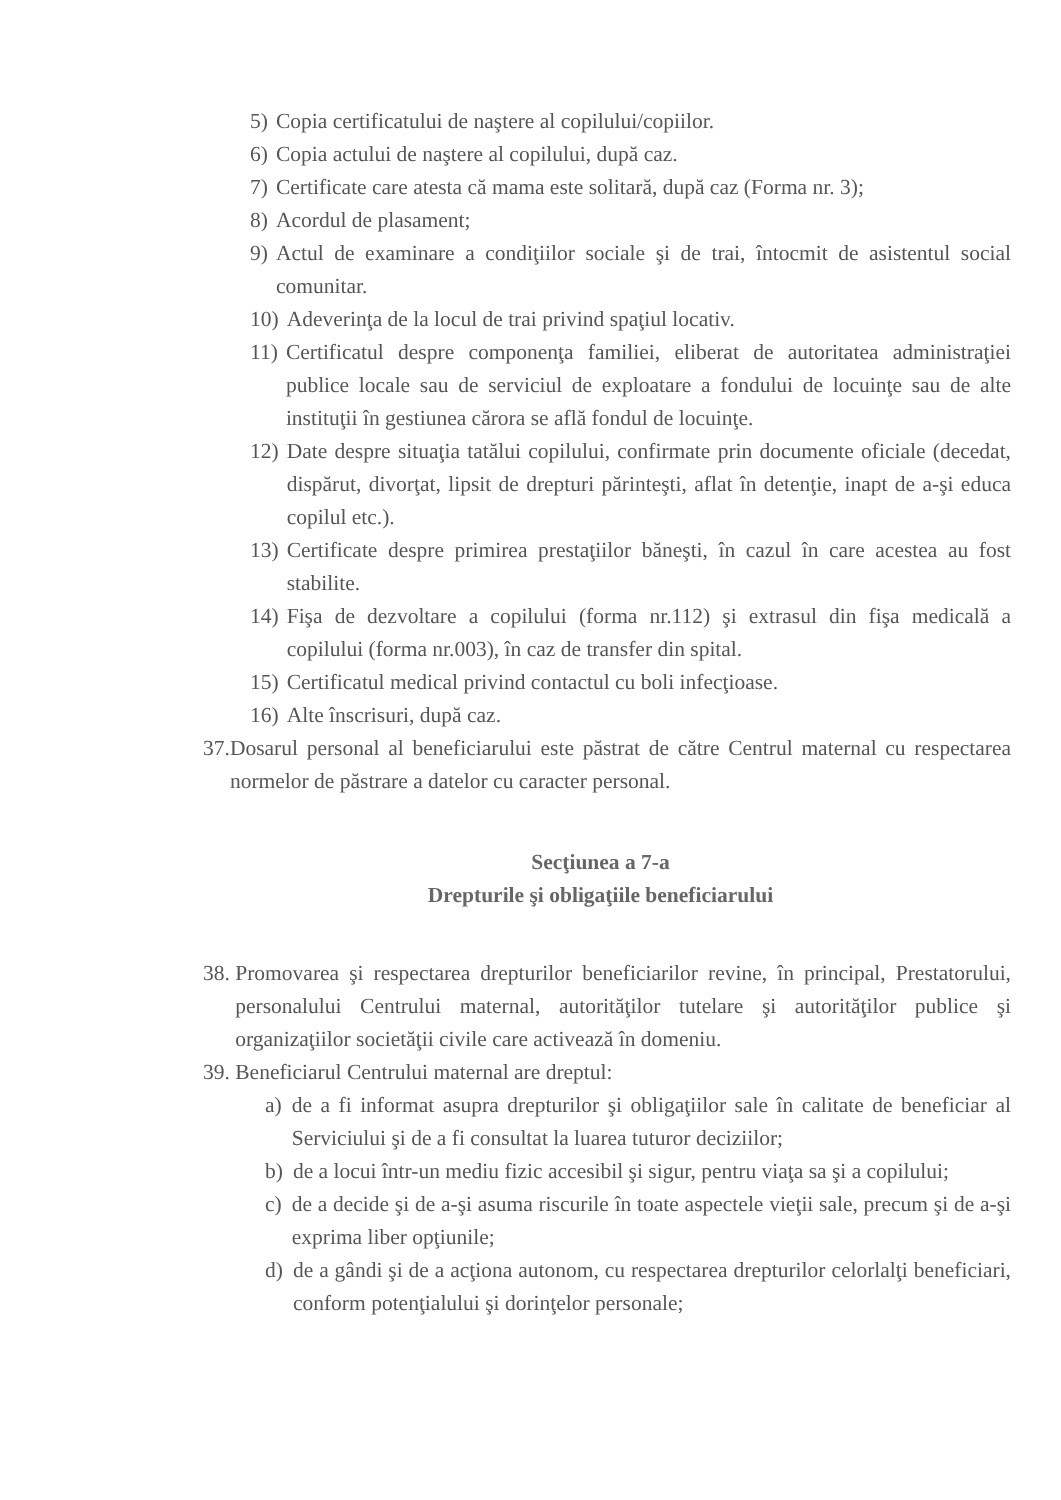5) Copia certificatului de naştere al copilului/copiilor.
6) Copia actului de naştere al copilului, după caz.
7) Certificate care atesta că mama este solitară, după caz (Forma nr. 3);
8) Acordul de plasament;
9) Actul de examinare a condiţiilor sociale şi de trai, întocmit de asistentul social comunitar.
10) Adeverinţa de la locul de trai privind spaţiul locativ.
11) Certificatul despre componenţa familiei, eliberat de autoritatea administraţiei publice locale sau de serviciul de exploatare a fondului de locuinţe sau de alte instituţii în gestiunea cărora se află fondul de locuinţe.
12) Date despre situaţia tatălui copilului, confirmate prin documente oficiale (decedat, dispărut, divorţat, lipsit de drepturi părinteşti, aflat în detenţie, inapt de a-şi educa copilul etc.).
13) Certificate despre primirea prestaţiilor băneşti, în cazul în care acestea au fost stabilite.
14) Fişa de dezvoltare a copilului (forma nr.112) şi extrasul din fişa medicală a copilului (forma nr.003), în caz de transfer din spital.
15) Certificatul medical privind contactul cu boli infecţioase.
16) Alte înscrisuri, după caz.
37. Dosarul personal al beneficiarului este păstrat de către Centrul maternal cu respectarea normelor de păstrare a datelor cu caracter personal.
Secţiunea a 7-a
Drepturile şi obligaţiile beneficiarului
38. Promovarea şi respectarea drepturilor beneficiarilor revine, în principal, Prestatorului, personalului Centrului maternal, autorităţilor tutelare şi autorităţilor publice şi organizaţiilor societăţii civile care activează în domeniu.
39. Beneficiarul Centrului maternal are dreptul:
a) de a fi informat asupra drepturilor şi obligaţiilor sale în calitate de beneficiar al Serviciului şi de a fi consultat la luarea tuturor deciziilor;
b) de a locui într-un mediu fizic accesibil şi sigur, pentru viaţa sa şi a copilului;
c) de a decide şi de a-şi asuma riscurile în toate aspectele vieţii sale, precum şi de a-şi exprima liber opţiunile;
d) de a gândi şi de a acţiona autonom, cu respectarea drepturilor celorlalţi beneficiari, conform potenţialului şi dorinţelor personale;